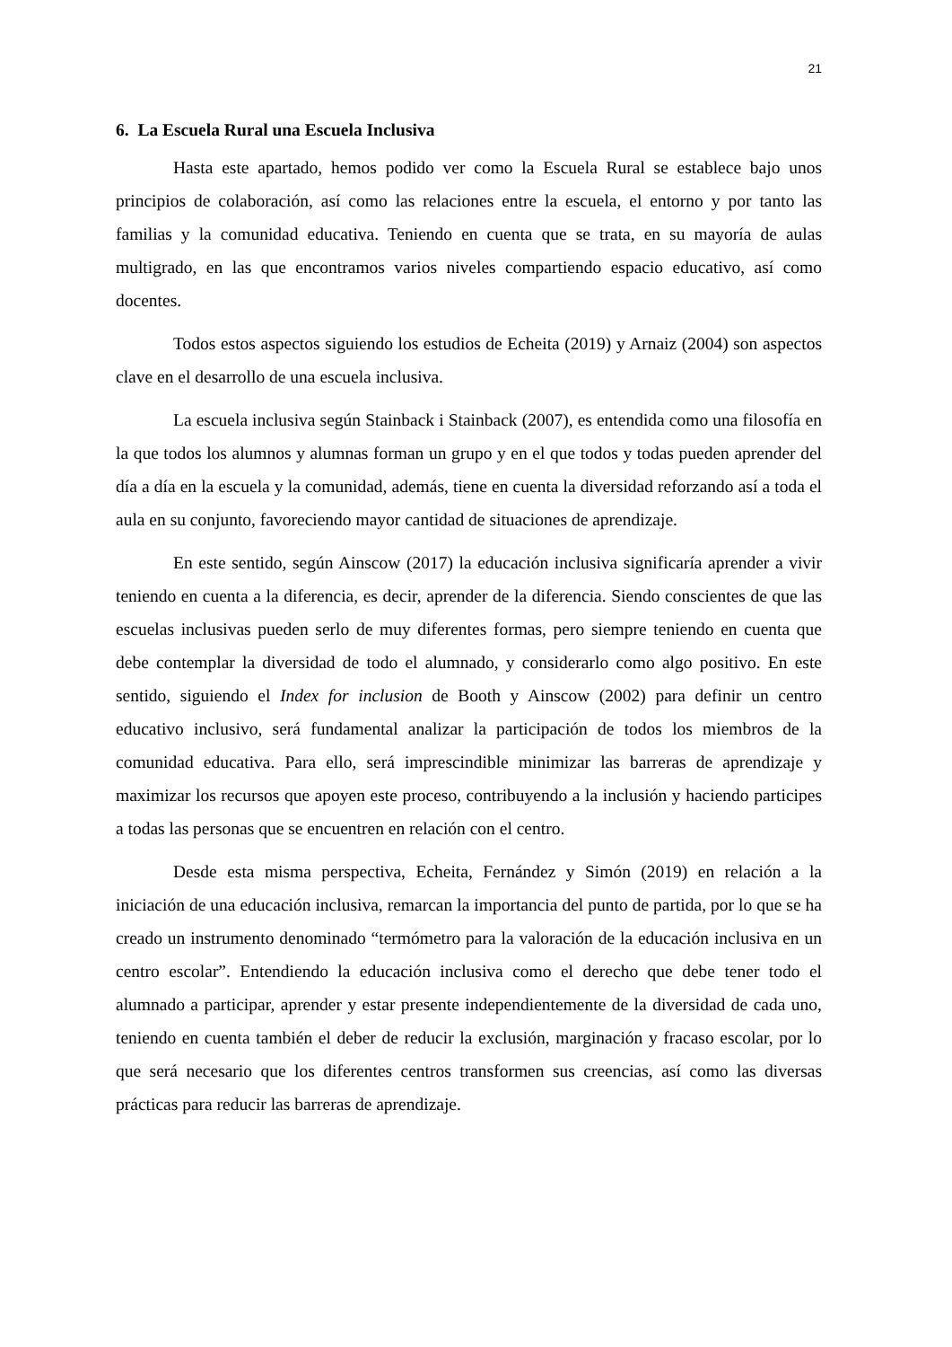21
6. La Escuela Rural una Escuela Inclusiva
Hasta este apartado, hemos podido ver como la Escuela Rural se establece bajo unos principios de colaboración, así como las relaciones entre la escuela, el entorno y por tanto las familias y la comunidad educativa. Teniendo en cuenta que se trata, en su mayoría de aulas multigrado, en las que encontramos varios niveles compartiendo espacio educativo, así como docentes.
Todos estos aspectos siguiendo los estudios de Echeita (2019) y Arnaiz (2004) son aspectos clave en el desarrollo de una escuela inclusiva.
La escuela inclusiva según Stainback i Stainback (2007), es entendida como una filosofía en la que todos los alumnos y alumnas forman un grupo y en el que todos y todas pueden aprender del día a día en la escuela y la comunidad, además, tiene en cuenta la diversidad reforzando así a toda el aula en su conjunto, favoreciendo mayor cantidad de situaciones de aprendizaje.
En este sentido, según Ainscow (2017) la educación inclusiva significaría aprender a vivir teniendo en cuenta a la diferencia, es decir, aprender de la diferencia. Siendo conscientes de que las escuelas inclusivas pueden serlo de muy diferentes formas, pero siempre teniendo en cuenta que debe contemplar la diversidad de todo el alumnado, y considerarlo como algo positivo. En este sentido, siguiendo el Index for inclusion de Booth y Ainscow (2002) para definir un centro educativo inclusivo, será fundamental analizar la participación de todos los miembros de la comunidad educativa. Para ello, será imprescindible minimizar las barreras de aprendizaje y maximizar los recursos que apoyen este proceso, contribuyendo a la inclusión y haciendo participes a todas las personas que se encuentren en relación con el centro.
Desde esta misma perspectiva, Echeita, Fernández y Simón (2019) en relación a la iniciación de una educación inclusiva, remarcan la importancia del punto de partida, por lo que se ha creado un instrumento denominado “termómetro para la valoración de la educación inclusiva en un centro escolar”. Entendiendo la educación inclusiva como el derecho que debe tener todo el alumnado a participar, aprender y estar presente independientemente de la diversidad de cada uno, teniendo en cuenta también el deber de reducir la exclusión, marginación y fracaso escolar, por lo que será necesario que los diferentes centros transformen sus creencias, así como las diversas prácticas para reducir las barreras de aprendizaje.